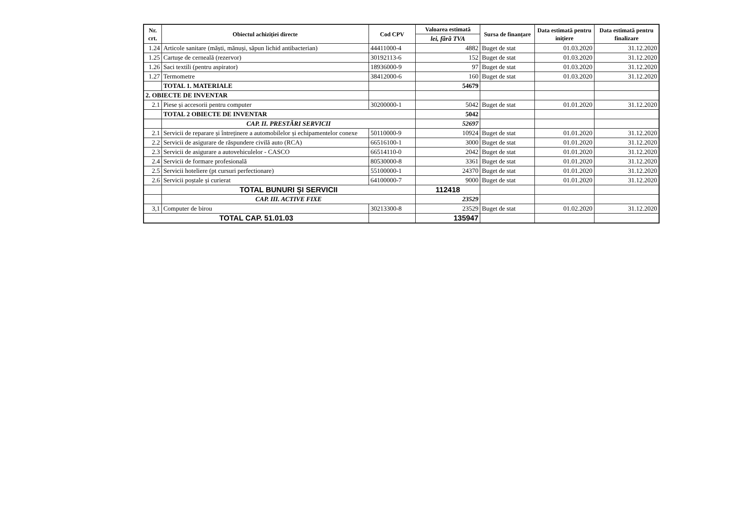| Nr. crt. | Obiectul achiziției directe | Cod CPV | Valoarea estimată | Sursa de finanțare | Data estimată pentru inițiere | Data estimată pentru finalizare |
| --- | --- | --- | --- | --- | --- | --- |
| | | | lei, fără TVA | | | |
| 1.24 | Articole sanitare (măști, mănuși, săpun lichid antibacterian) | 44411000-4 | 4882 | Buget de stat | 01.03.2020 | 31.12.2020 |
| 1.25 | Cartușe de cerneală (rezervor) | 30192113-6 | 152 | Buget de stat | 01.03.2020 | 31.12.2020 |
| 1.26 | Saci textili (pentru aspirator) | 18936000-9 | 97 | Buget de stat | 01.03.2020 | 31.12.2020 |
| 1.27 | Termometre | 38412000-6 | 160 | Buget de stat | 01.03.2020 | 31.12.2020 |
| | TOTAL 1. MATERIALE | | 54679 | | | |
| 2. OBIECTE DE INVENTAR | | | | | | |
| 2.1 | Piese și accesorii pentru computer | 30200000-1 | 5042 | Buget de stat | 01.01.2020 | 31.12.2020 |
| | TOTAL 2 OBIECTE DE INVENTAR | | 5042 | | | |
| | CAP. II. PRESTĂRI SERVICII | | 52697 | | | |
| 2.1 | Servicii de reparare și întreținere a automobilelor și echipamentelor conexe | 50110000-9 | 10924 | Buget de stat | 01.01.2020 | 31.12.2020 |
| 2.2 | Servicii de asigurare de răspundere civilă auto (RCA) | 66516100-1 | 3000 | Buget de stat | 01.01.2020 | 31.12.2020 |
| 2.3 | Servicii de asigurare a autovehiculelor - CASCO | 66514110-0 | 2042 | Buget de stat | 01.01.2020 | 31.12.2020 |
| 2.4 | Servicii de formare profesională | 80530000-8 | 3361 | Buget de stat | 01.01.2020 | 31.12.2020 |
| 2.5 | Servicii hoteliere (pt cursuri perfectionare) | 55100000-1 | 24370 | Buget de stat | 01.01.2020 | 31.12.2020 |
| 2.6 | Servicii poștale și curierat | 64100000-7 | 9000 | Buget de stat | 01.01.2020 | 31.12.2020 |
| | TOTAL BUNURI ȘI SERVICII | | 112418 | | | |
| | CAP. III. ACTIVE FIXE | | 23529 | | | |
| 3,1 | Computer de birou | 30213300-8 | 23529 | Buget de stat | 01.02.2020 | 31.12.2020 |
| TOTAL CAP. 51.01.03 | | | 135947 | | | |